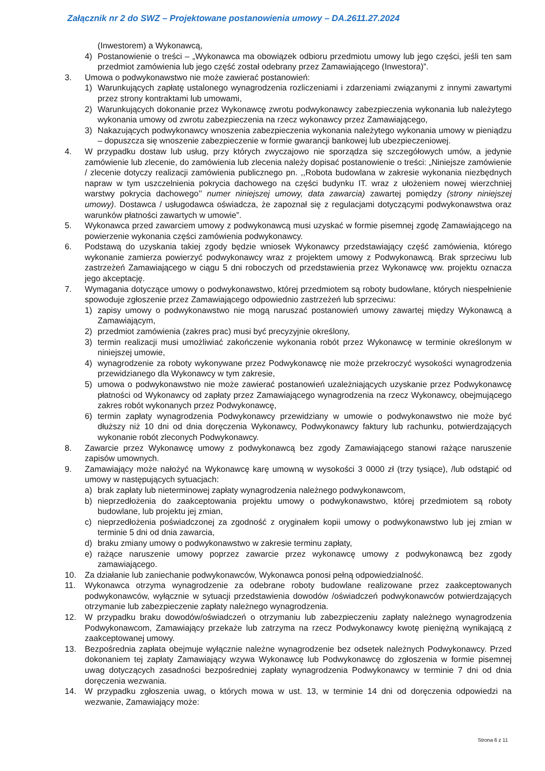Załącznik nr 2 do SWZ – Projektowane postanowienia umowy – DA.2611.27.2024
(Inwestorem) a Wykonawcą,
4) Postanowienie o treści – „Wykonawca ma obowiązek odbioru przedmiotu umowy lub jego części, jeśli ten sam przedmiot zamówienia lub jego część został odebrany przez Zamawiającego (Inwestora)”.
3. Umowa o podwykonawstwo nie może zawierać postanowień:
1) Warunkujących zapłatę ustalonego wynagrodzenia rozliczeniami i zdarzeniami związanymi z innymi zawartymi przez strony kontraktami lub umowami,
2) Warunkujących dokonanie przez Wykonawcę zwrotu podwykonawcy zabezpieczenia wykonania lub należytego wykonania umowy od zwrotu zabezpieczenia na rzecz wykonawcy przez Zamawiającego,
3) Nakazujących podwykonawcy wnoszenia zabezpieczenia wykonania należytego wykonania umowy w pieniądzu – dopuszcza się wnoszenie zabezpieczenie w formie gwarancji bankowej lub ubezpieczeniowej.
4. W przypadku dostaw lub usług, przy których zwyczajowo nie sporządza się szczegółowych umów, a jedynie zamówienie lub zlecenie, do zamówienia lub zlecenia należy dopisać postanowienie o treści: „Niniejsze zamówienie / zlecenie dotyczy realizacji zamówienia publicznego pn. ,,Robota budowlana w zakresie wykonania niezbędnych napraw w tym uszczelnienia pokrycia dachowego na części budynku IT. wraz z ułożeniem nowej wierzchniej warstwy pokrycia dachowego’’ numer niniejszej umowy, data zawarcia) zawartej pomiędzy (strony niniejszej umowy). Dostawca / usługodawca oświadcza, że zapoznał się z regulacjami dotyczącymi podwykonawstwa oraz warunków płatności zawartych w umowie”.
5. Wykonawca przed zawarciem umowy z podwykonawcą musi uzyskać w formie pisemnej zgodę Zamawiającego na powierzenie wykonania części zamówienia podwykonawcy.
6. Podstawą do uzyskania takiej zgody będzie wniosek Wykonawcy przedstawiający część zamówienia, którego wykonanie zamierza powierzyć podwykonawcy wraz z projektem umowy z Podwykonawcą. Brak sprzeciwu lub zastrzeżeń Zamawiającego w ciągu 5 dni roboczych od przedstawienia przez Wykonawcę ww. projektu oznacza jego akceptację.
7. Wymagania dotyczące umowy o podwykonawstwo, której przedmiotem są roboty budowlane, których niespełnienie spowoduje zgłoszenie przez Zamawiającego odpowiednio zastrzeżeń lub sprzeciwu:
1) zapisy umowy o podwykonawstwo nie mogą naruszać postanowień umowy zawartej między Wykonawcą a Zamawiającym,
2) przedmiot zamówienia (zakres prac) musi być precyzyjnie określony,
3) termin realizacji musi umożliwiać zakończenie wykonania robót przez Wykonawcę w terminie określonym w niniejszej umowie,
4) wynagrodzenie za roboty wykonywane przez Podwykonawcę nie może przekroczyć wysokości wynagrodzenia przewidzianego dla Wykonawcy w tym zakresie,
5) umowa o podwykonawstwo nie może zawierać postanowień uzależniających uzyskanie przez Podwykonawcę płatności od Wykonawcy od zapłaty przez Zamawiającego wynagrodzenia na rzecz Wykonawcy, obejmującego zakres robót wykonanych przez Podwykonawcę,
6) termin zapłaty wynagrodzenia Podwykonawcy przewidziany w umowie o podwykonawstwo nie może być dłuższy niż 10 dni od dnia doręczenia Wykonawcy, Podwykonawcy faktury lub rachunku, potwierdzających wykonanie robót zleconych Podwykonawcy.
8. Zawarcie przez Wykonawcę umowy z podwykonawcą bez zgody Zamawiającego stanowi rażące naruszenie zapisów umownych.
9. Zamawiający może nałożyć na Wykonawcę karę umowną w wysokości 3 0000 zł (trzy tysiące), /lub odstąpić od umowy w następujących sytuacjach:
a) brak zapłaty lub nieterminowej zapłaty wynagrodzenia należnego podwykonawcom,
b) nieprzedłożenia do zaakceptowania projektu umowy o podwykonawstwo, której przedmiotem są roboty budowlane, lub projektu jej zmian,
c) nieprzedłożenia poświadczonej za zgodność z oryginałem kopii umowy o podwykonawstwo lub jej zmian w terminie 5 dni od dnia zawarcia,
d) braku zmiany umowy o podwykonawstwo w zakresie terminu zapłaty,
e) rażące naruszenie umowy poprzez zawarcie przez wykonawcę umowy z podwykonawcą bez zgody zamawiającego.
10. Za działanie lub zaniechanie podwykonawców, Wykonawca ponosi pełną odpowiedzialność.
11. Wykonawca otrzyma wynagrodzenie za odebrane roboty budowlane realizowane przez zaakceptowanych podwykonawców, wyłącznie w sytuacji przedstawienia dowodów /oświadczeń podwykonawców potwierdzających otrzymanie lub zabezpieczenie zapłaty należnego wynagrodzenia.
12. W przypadku braku dowodów/oświadczeń o otrzymaniu lub zabezpieczeniu zapłaty należnego wynagrodzenia Podwykonawcom, Zamawiający przekaże lub zatrzyma na rzecz Podwykonawcy kwotę pieniężną wynikającą z zaakceptowanej umowy.
13. Bezpośrednia zapłata obejmuje wyłącznie należne wynagrodzenie bez odsetek należnych Podwykonawcy. Przed dokonaniem tej zapłaty Zamawiający wzywa Wykonawcę lub Podwykonawcę do zgłoszenia w formie pisemnej uwag dotyczących zasadności bezpośredniej zapłaty wynagrodzenia Podwykonawcy w terminie 7 dni od dnia doręczenia wezwania.
14. W przypadku zgłoszenia uwag, o których mowa w ust. 13, w terminie 14 dni od doręczenia odpowiedzi na wezwanie, Zamawiający może:
Strona 6 z 11